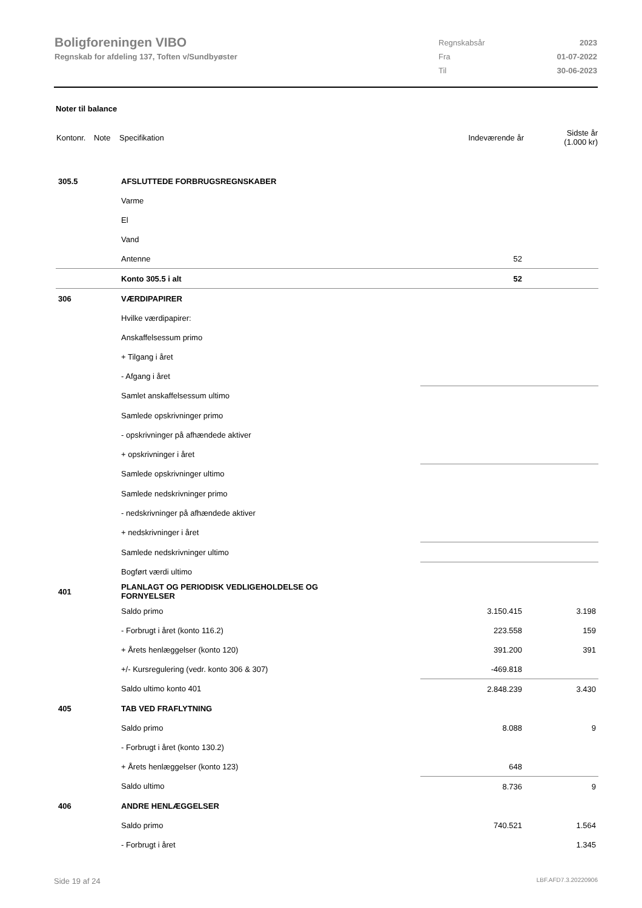Boligforeningen VIBO
Regnskab for afdeling 137, Toften v/Sundbyøster
| Regnskabsår | 2023 |
| Fra | 01-07-2022 |
| Til | 30-06-2023 |
Noter til balance
| Kontonr. | Note | Specifikation | Indeværende år | Sidste år (1.000 kr) |
| --- | --- | --- | --- | --- |
| 305.5 | | AFSLUTTEDE FORBRUGSREGNSKABER | | |
| | | Varme | | |
| | | El | | |
| | | Vand | | |
| | | Antenne | 52 | |
| | | Konto 305.5 i alt | 52 | |
| 306 | | VÆRDIPAPIRER | | |
| | | Hvilke værdipapirer: | | |
| | | Anskaffelsessum primo | | |
| | | + Tilgang i året | | |
| | | - Afgang i året | | |
| | | Samlet anskaffelsessum ultimo | | |
| | | Samlede opskrivninger primo | | |
| | | - opskrivninger på afhændede aktiver | | |
| | | + opskrivninger i året | | |
| | | Samlede opskrivninger ultimo | | |
| | | Samlede nedskrivninger primo | | |
| | | - nedskrivninger på afhændede aktiver | | |
| | | + nedskrivninger i året | | |
| | | Samlede nedskrivninger ultimo | | |
| | | Bogført værdi ultimo | | |
| 401 | | PLANLAGT OG PERIODISK VEDLIGEHOLDELSE OG FORNYELSER | | |
| | | Saldo primo | 3.150.415 | 3.198 |
| | | - Forbrugt i året (konto 116.2) | 223.558 | 159 |
| | | + Årets henlæggelser (konto 120) | 391.200 | 391 |
| | | +/- Kursregulering (vedr. konto 306 & 307) | -469.818 | |
| | | Saldo ultimo konto 401 | 2.848.239 | 3.430 |
| 405 | | TAB VED FRAFLYTNING | | |
| | | Saldo primo | 8.088 | 9 |
| | | - Forbrugt i året (konto 130.2) | | |
| | | + Årets henlæggelser (konto 123) | 648 | |
| | | Saldo ultimo | 8.736 | 9 |
| 406 | | ANDRE HENLÆGGELSER | | |
| | | Saldo primo | 740.521 | 1.564 |
| | | - Forbrugt i året | | 1.345 |
Side 19 af 24 LBF.AFD7.3.20220906